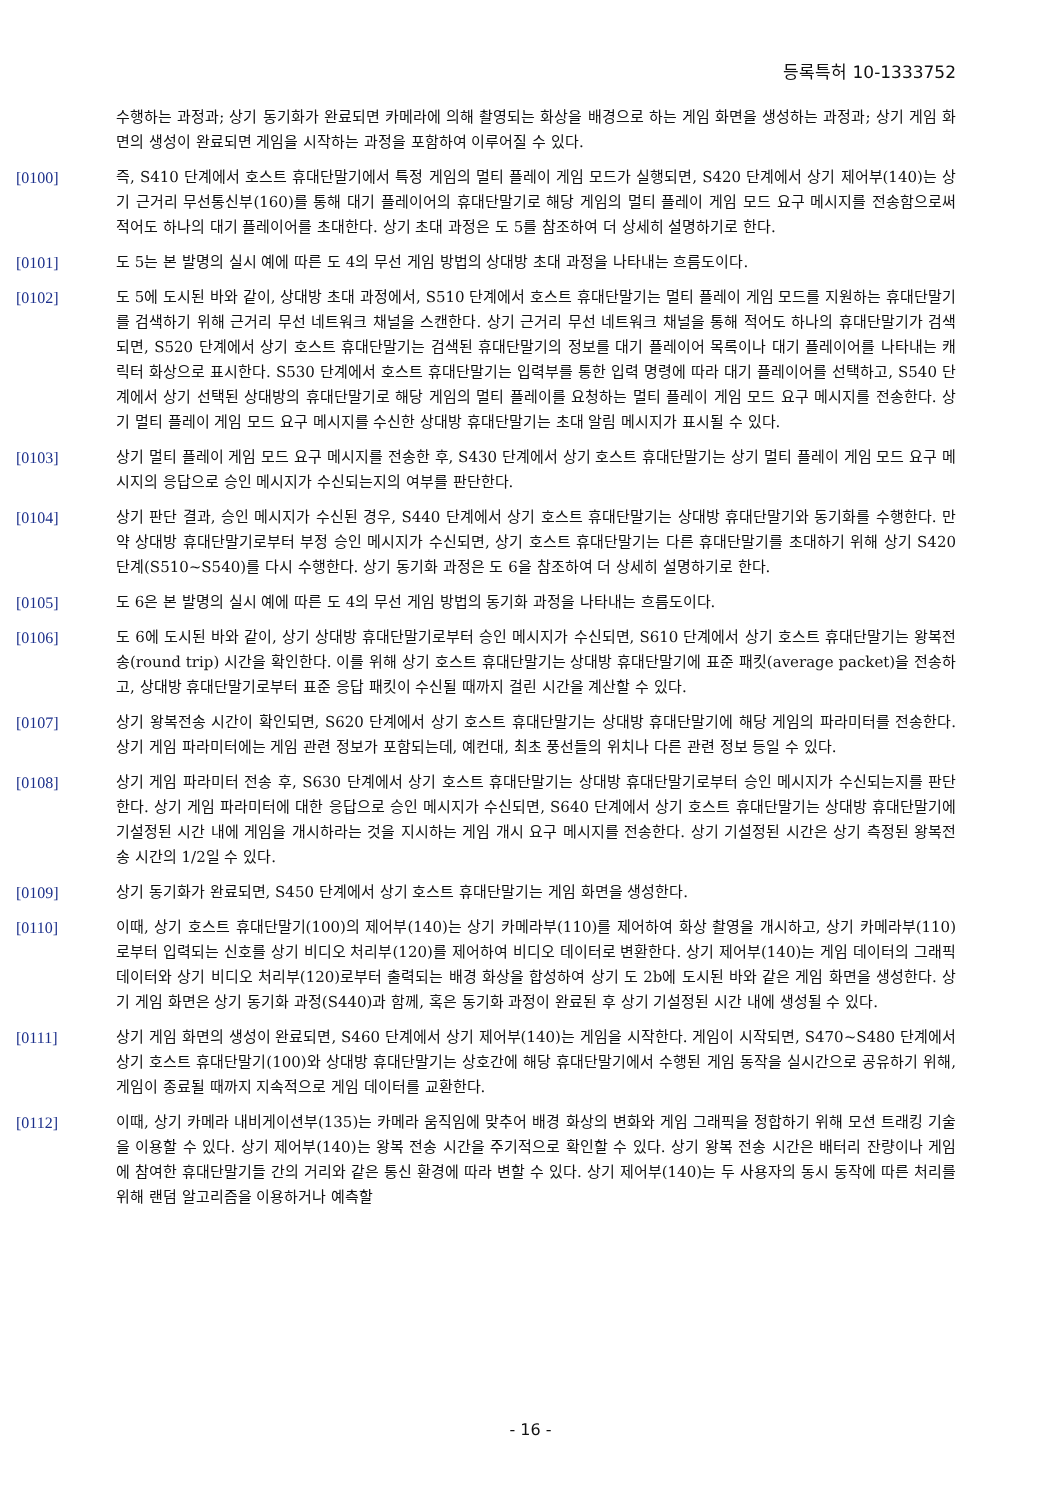등록특허 10-1333752
수행하는 과정과; 상기 동기화가 완료되면 카메라에 의해 촬영되는 화상을 배경으로 하는 게임 화면을 생성하는 과정과; 상기 게임 화면의 생성이 완료되면 게임을 시작하는 과정을 포함하여 이루어질 수 있다.
[0100] 즉, S410 단계에서 호스트 휴대단말기에서 특정 게임의 멀티 플레이 게임 모드가 실행되면, S420 단계에서 상기 제어부(140)는 상기 근거리 무선통신부(160)를 통해 대기 플레이어의 휴대단말기로 해당 게임의 멀티 플레이 게임 모드 요구 메시지를 전송함으로써 적어도 하나의 대기 플레이어를 초대한다. 상기 초대 과정은 도 5를 참조하여 더 상세히 설명하기로 한다.
[0101] 도 5는 본 발명의 실시 예에 따른 도 4의 무선 게임 방법의 상대방 초대 과정을 나타내는 흐름도이다.
[0102] 도 5에 도시된 바와 같이, 상대방 초대 과정에서, S510 단계에서 호스트 휴대단말기는 멀티 플레이 게임 모드를 지원하는 휴대단말기를 검색하기 위해 근거리 무선 네트워크 채널을 스캔한다. 상기 근거리 무선 네트워크 채널을 통해 적어도 하나의 휴대단말기가 검색되면, S520 단계에서 상기 호스트 휴대단말기는 검색된 휴대단말기의 정보를 대기 플레이어 목록이나 대기 플레이어를 나타내는 캐릭터 화상으로 표시한다. S530 단계에서 호스트 휴대단말기는 입력부를 통한 입력 명령에 따라 대기 플레이어를 선택하고, S540 단계에서 상기 선택된 상대방의 휴대단말기로 해당 게임의 멀티 플레이를 요청하는 멀티 플레이 게임 모드 요구 메시지를 전송한다. 상기 멀티 플레이 게임 모드 요구 메시지를 수신한 상대방 휴대단말기는 초대 알림 메시지가 표시될 수 있다.
[0103] 상기 멀티 플레이 게임 모드 요구 메시지를 전송한 후, S430 단계에서 상기 호스트 휴대단말기는 상기 멀티 플레이 게임 모드 요구 메시지의 응답으로 승인 메시지가 수신되는지의 여부를 판단한다.
[0104] 상기 판단 결과, 승인 메시지가 수신된 경우, S440 단계에서 상기 호스트 휴대단말기는 상대방 휴대단말기와 동기화를 수행한다. 만약 상대방 휴대단말기로부터 부정 승인 메시지가 수신되면, 상기 호스트 휴대단말기는 다른 휴대단말기를 초대하기 위해 상기 S420 단계(S510~S540)를 다시 수행한다. 상기 동기화 과정은 도 6을 참조하여 더 상세히 설명하기로 한다.
[0105] 도 6은 본 발명의 실시 예에 따른 도 4의 무선 게임 방법의 동기화 과정을 나타내는 흐름도이다.
[0106] 도 6에 도시된 바와 같이, 상기 상대방 휴대단말기로부터 승인 메시지가 수신되면, S610 단계에서 상기 호스트 휴대단말기는 왕복전송(round trip) 시간을 확인한다. 이를 위해 상기 호스트 휴대단말기는 상대방 휴대단말기에 표준 패킷(average packet)을 전송하고, 상대방 휴대단말기로부터 표준 응답 패킷이 수신될 때까지 걸린 시간을 계산할 수 있다.
[0107] 상기 왕복전송 시간이 확인되면, S620 단계에서 상기 호스트 휴대단말기는 상대방 휴대단말기에 해당 게임의 파라미터를 전송한다. 상기 게임 파라미터에는 게임 관련 정보가 포함되는데, 예컨대, 최초 풍선들의 위치나 다른 관련 정보 등일 수 있다.
[0108] 상기 게임 파라미터 전송 후, S630 단계에서 상기 호스트 휴대단말기는 상대방 휴대단말기로부터 승인 메시지가 수신되는지를 판단한다. 상기 게임 파라미터에 대한 응답으로 승인 메시지가 수신되면, S640 단계에서 상기 호스트 휴대단말기는 상대방 휴대단말기에 기설정된 시간 내에 게임을 개시하라는 것을 지시하는 게임 개시 요구 메시지를 전송한다. 상기 기설정된 시간은 상기 측정된 왕복전송 시간의 1/2일 수 있다.
[0109] 상기 동기화가 완료되면, S450 단계에서 상기 호스트 휴대단말기는 게임 화면을 생성한다.
[0110] 이때, 상기 호스트 휴대단말기(100)의 제어부(140)는 상기 카메라부(110)를 제어하여 화상 촬영을 개시하고, 상기 카메라부(110)로부터 입력되는 신호를 상기 비디오 처리부(120)를 제어하여 비디오 데이터로 변환한다. 상기 제어부(140)는 게임 데이터의 그래픽 데이터와 상기 비디오 처리부(120)로부터 출력되는 배경 화상을 합성하여 상기 도 2b에 도시된 바와 같은 게임 화면을 생성한다. 상기 게임 화면은 상기 동기화 과정(S440)과 함께, 혹은 동기화 과정이 완료된 후 상기 기설정된 시간 내에 생성될 수 있다.
[0111] 상기 게임 화면의 생성이 완료되면, S460 단계에서 상기 제어부(140)는 게임을 시작한다. 게임이 시작되면, S470~S480 단계에서 상기 호스트 휴대단말기(100)와 상대방 휴대단말기는 상호간에 해당 휴대단말기에서 수행된 게임 동작을 실시간으로 공유하기 위해, 게임이 종료될 때까지 지속적으로 게임 데이터를 교환한다.
[0112] 이때, 상기 카메라 내비게이션부(135)는 카메라 움직임에 맞추어 배경 화상의 변화와 게임 그래픽을 정합하기 위해 모션 트래킹 기술을 이용할 수 있다. 상기 제어부(140)는 왕복 전송 시간을 주기적으로 확인할 수 있다. 상기 왕복 전송 시간은 배터리 잔량이나 게임에 참여한 휴대단말기들 간의 거리와 같은 통신 환경에 따라 변할 수 있다. 상기 제어부(140)는 두 사용자의 동시 동작에 따른 처리를 위해 랜덤 알고리즘을 이용하거나 예측할
- 16 -